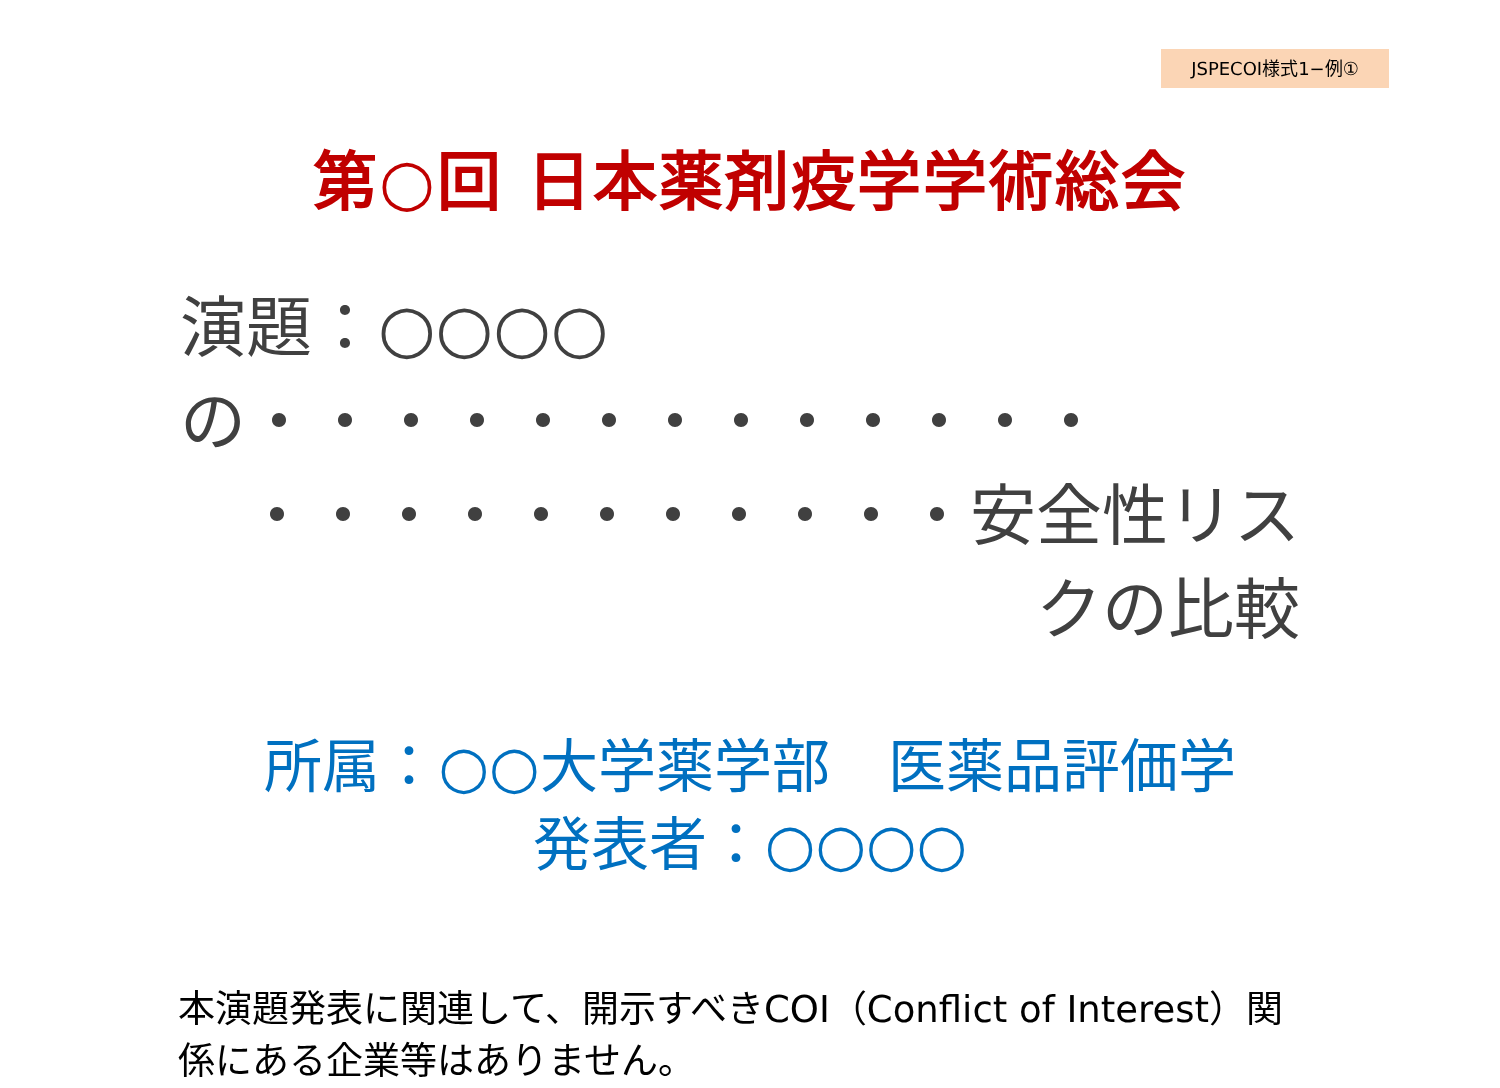JSPECOI様式1−例①
第○回 日本薬剤疫学学術総会
演題：○○○○の・・・・・・・・・・・・・
・・・・・・・・・・・安全性リスクの比較
所属：○○大学薬学部　医薬品評価学
発表者：○○○○
本演題発表に関連して、開示すべきCOI（Conflict of Interest）関係にある企業等はありません。